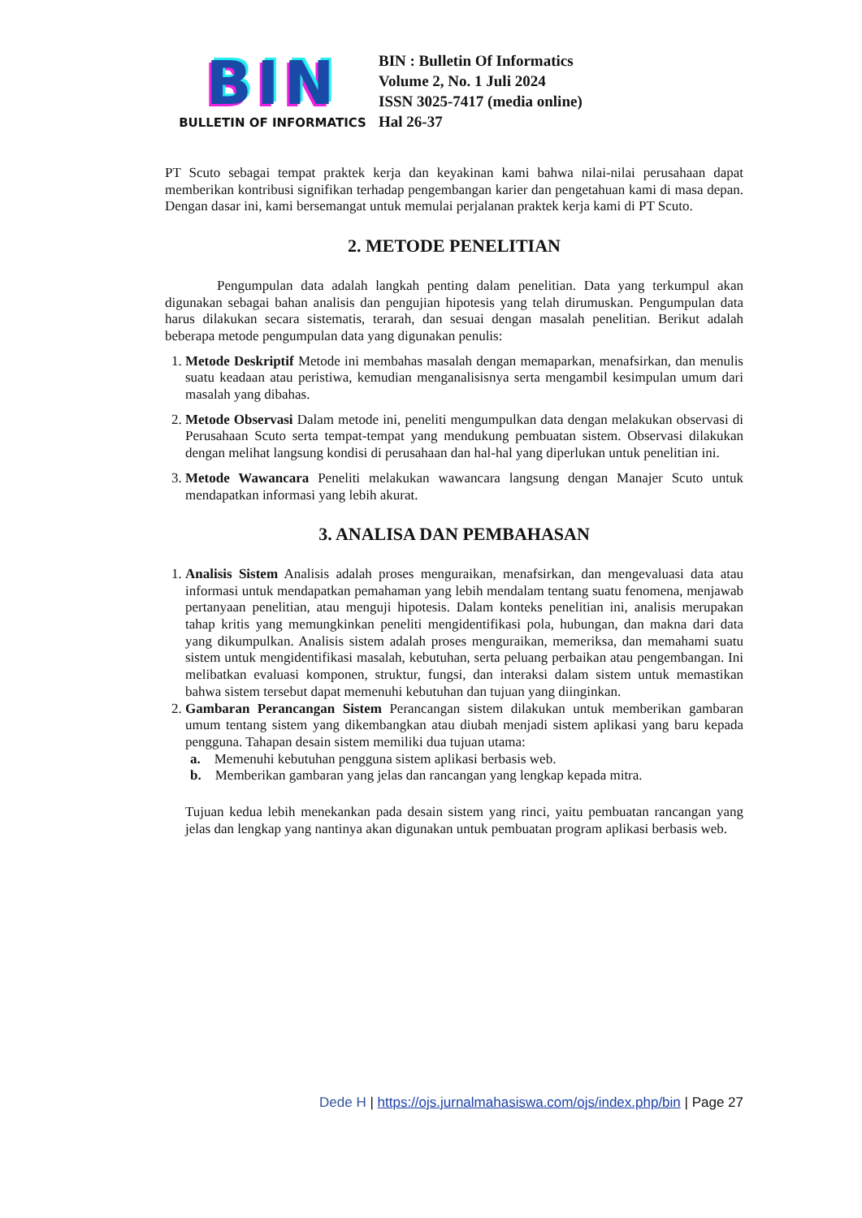BIN
BULLETIN OF INFORMATICS
BIN : Bulletin Of Informatics
Volume 2, No. 1 Juli 2024
ISSN 3025-7417 (media online)
Hal 26-37
PT Scuto sebagai tempat praktek kerja dan keyakinan kami bahwa nilai-nilai perusahaan dapat memberikan kontribusi signifikan terhadap pengembangan karier dan pengetahuan kami di masa depan. Dengan dasar ini, kami bersemangat untuk memulai perjalanan praktek kerja kami di PT Scuto.
2. METODE PENELITIAN
Pengumpulan data adalah langkah penting dalam penelitian. Data yang terkumpul akan digunakan sebagai bahan analisis dan pengujian hipotesis yang telah dirumuskan. Pengumpulan data harus dilakukan secara sistematis, terarah, dan sesuai dengan masalah penelitian. Berikut adalah beberapa metode pengumpulan data yang digunakan penulis:
1. Metode Deskriptif Metode ini membahas masalah dengan memaparkan, menafsirkan, dan menulis suatu keadaan atau peristiwa, kemudian menganalisisnya serta mengambil kesimpulan umum dari masalah yang dibahas.
2. Metode Observasi Dalam metode ini, peneliti mengumpulkan data dengan melakukan observasi di Perusahaan Scuto serta tempat-tempat yang mendukung pembuatan sistem. Observasi dilakukan dengan melihat langsung kondisi di perusahaan dan hal-hal yang diperlukan untuk penelitian ini.
3. Metode Wawancara Peneliti melakukan wawancara langsung dengan Manajer Scuto untuk mendapatkan informasi yang lebih akurat.
3. ANALISA DAN PEMBAHASAN
1. Analisis Sistem Analisis adalah proses menguraikan, menafsirkan, dan mengevaluasi data atau informasi untuk mendapatkan pemahaman yang lebih mendalam tentang suatu fenomena, menjawab pertanyaan penelitian, atau menguji hipotesis. Dalam konteks penelitian ini, analisis merupakan tahap kritis yang memungkinkan peneliti mengidentifikasi pola, hubungan, dan makna dari data yang dikumpulkan. Analisis sistem adalah proses menguraikan, memeriksa, dan memahami suatu sistem untuk mengidentifikasi masalah, kebutuhan, serta peluang perbaikan atau pengembangan. Ini melibatkan evaluasi komponen, struktur, fungsi, dan interaksi dalam sistem untuk memastikan bahwa sistem tersebut dapat memenuhi kebutuhan dan tujuan yang diinginkan.
2. Gambaran Perancangan Sistem Perancangan sistem dilakukan untuk memberikan gambaran umum tentang sistem yang dikembangkan atau diubah menjadi sistem aplikasi yang baru kepada pengguna. Tahapan desain sistem memiliki dua tujuan utama:
a. Memenuhi kebutuhan pengguna sistem aplikasi berbasis web.
b. Memberikan gambaran yang jelas dan rancangan yang lengkap kepada mitra.
Tujuan kedua lebih menekankan pada desain sistem yang rinci, yaitu pembuatan rancangan yang jelas dan lengkap yang nantinya akan digunakan untuk pembuatan program aplikasi berbasis web.
Dede H | https://ojs.jurnalmahasiswa.com/ojs/index.php/bin | Page 27